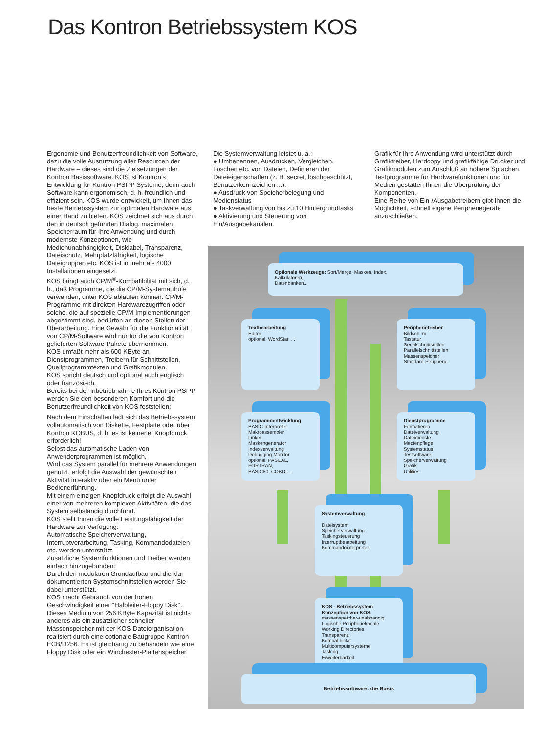Das Kontron Betriebssystem KOS
Ergonomie und Benutzerfreundlichkeit von Software, dazu die volle Ausnutzung aller Resourcen der Hardware – dieses sind die Zielsetzungen der Kontron Basissoftware. KOS ist Kontron’s Entwicklung für Kontron PSI Ψ-Systeme, denn auch Software kann ergonomisch, d. h. freundlich und effizient sein. KOS wurde entwickelt, um Ihnen das beste Betriebssystem zur optimalen Hardware aus einer Hand zu bieten. KOS zeichnet sich aus durch den in deutsch geführten Dialog, maximalen Speicherraum für Ihre Anwendung und durch modernste Konzeptionen, wie Medienunabhängigkeit, Disklabel, Transparenz, Dateischutz, Mehrplatzfähigkeit, logische Dateigruppen etc. KOS ist in mehr als 4000 Installationen eingesetzt.
KOS bringt auch CP/M<sup>®</sup>-Kompatibilität mit sich, d. h., daß Programme, die die CP/M-Systemaufrufe verwenden, unter KOS ablaufen können. CP/M-Programme mit direkten Hardwarezugriffen oder solche, die auf spezielle CP/M-Implementierungen abgestimmt sind, bedürfen an diesen Stellen der Überarbeitung. Eine Gewähr für die Funktionalität von CP/M-Software wird nur für die von Kontron gelieferten Software-Pakete übernommen.
KOS umfaßt mehr als 600 KByte an Dienstprogrammen, Treibern für Schnittstellen, Quellprogrammtexten und Grafikmodulen.
KOS spricht deutsch und optional auch englisch oder französisch.
Bereits bei der Inbetriebnahme Ihres Kontron PSI Ψ werden Sie den besonderen Komfort und die Benutzerfreundlichkeit von KOS feststellen:
Nach dem Einschalten lädt sich das Betriebssystem vollautomatisch von Diskette, Festplatte oder über Kontron KOBUS, d. h. es ist keinerlei Knopfdruck erforderlich!
Selbst das automatische Laden von Anwenderprogrammen ist möglich.
Wird das System parallel für mehrere Anwendungen genutzt, erfolgt die Auswahl der gewünschten Aktivität interaktiv über ein Menü unter Bedienerführung.
Mit einem einzigen Knopfdruck erfolgt die Auswahl einer von mehreren komplexen Aktivitäten, die das System selbständig durchführt.
KOS stellt Ihnen die volle Leistungsfähigkeit der Hardware zur Verfügung:
Automatische Speicherverwaltung, Interruptverarbeitung, Tasking, Kommandodateien etc. werden unterstützt.
Zusätzliche Systemfunktionen und Treiber werden einfach hinzugebunden:
Durch den modularen Grundaufbau und die klar dokumentierten Systemschnittstellen werden Sie dabei unterstützt.
KOS macht Gebrauch von der hohen Geschwindigkeit einer ‘‘Halbleiter-Floppy Disk’’. Dieses Medium von 256 KByte Kapazität ist nichts anderes als ein zusätzlicher schneller Massenspeicher mit der KOS-Dateiorganisation, realisiert durch eine optionale Baugruppe Kontron ECB/D256. Es ist gleichartig zu behandeln wie eine Floppy Disk oder ein Winchester-Plattenspeicher.
Die Systemverwaltung leistet u. a.:
● Umbenennen, Ausdrucken, Vergleichen, Löschen etc. von Dateien, Definieren der Dateieigenschaften (z. B. secret, löschgeschützt, Benutzerkennzeichen ...).
● Ausdruck von Speicherbelegung und Medienstatus
● Taskverwaltung von bis zu 10 Hintergrundtasks
● Aktivierung und Steuerung von Ein/Ausgabekanälen.
Grafik für Ihre Anwendung wird unterstützt durch Grafiktreiber, Hardcopy und grafikfähige Drucker und Grafikmodulen zum Anschluß an höhere Sprachen.
Testprogramme für Hardwarefunktionen und für Medien gestatten Ihnen die Überprüfung der Komponenten.
Eine Reihe von Ein-/Ausgabetreibern gibt Ihnen die Möglichkeit, schnell eigene Peripheriegeräte anzuschließen.
Optionale Werkzeuge: Sort/Merge, Masken, Index,
Kalkulatoren,
Datenbanken...
Textbearbeitung
Editor
optional: WordStar. . .
Peripherietreiber
Bildschirm
Tastatur
Serialschnittstellen
Parallelschnittstellen
Massenspeicher
Standard-Peripherie
Programmentwicklung
BASIC-Interpreter
Makroassembler
Linker
Maskengenerator
Indexverwaltung
Debugging Monitor
optional: PASCAL, FORTRAN,
BASIC80, COBOL...
Dienstprogramme
Formatieren
Dateiverwaltung
Dateidienste
Medienpflege
Systemstatus
Testsoftware
Speicherverwaltung
Grafik
Utilities
Systemverwaltung
Dateisystem
Speicherverwaltung
Taskingsteuerung
Interruptbearbeitung
Kommandointerpreter
KOS - Betriebssystem
Konzeption von KOS:
massenspeicher-unabhängig
Logische Peripheriekanäle
Working Directories
Transparenz
Kompatibilität
Multicomputersysteme
Tasking
Erweiterbarkeit
Betriebssoftware: die Basis